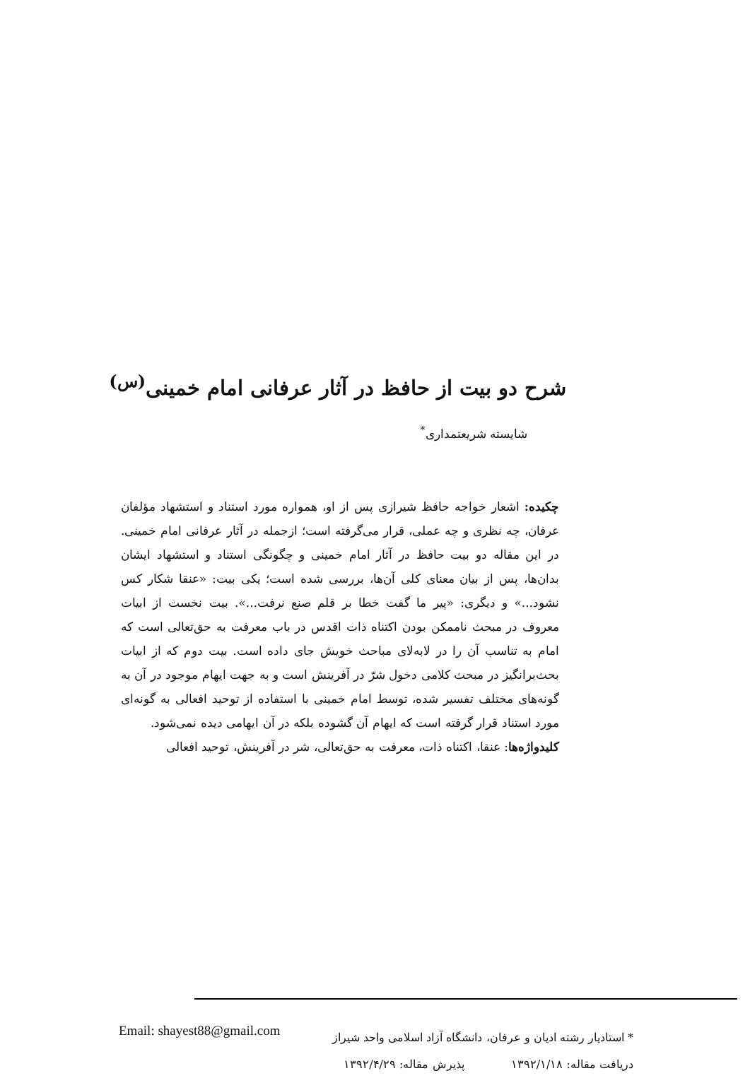شرح دو بیت از حافظ در آثار عرفانی امام خمینی<sup>(س)</sup>
شایسته شریعتمداری<sup>*</sup>
چکیده: اشعار خواجه حافظ شیرازی پس از او، همواره مورد استناد و استشهاد مؤلفان عرفان، چه نظری و چه عملی، قرار می‌گرفته است؛ ازجمله در آثار عرفانی امام خمینی. در این مقاله دو بیت حافظ در آثار امام خمینی و چگونگی استناد و استشهاد ایشان بدان‌ها، پس از بیان معنای کلی آن‌ها، بررسی شده است؛ یکی بیت: «عنقا شکار کس نشود...» و دیگری: «پیر ما گفت خطا بر قلم صنع نرفت...». بیت نخست از ابیات معروف در مبحث ناممکن بودن اکتناه ذات اقدس در باب معرفت به حق‌تعالی است که امام به تناسب آن را در لابه‌لای مباحث خویش جای داده است. بیت دوم که از ابیات بحث‌برانگیز در مبحث کلامی دخول شرّ در آفرینش است و به جهت ایهام موجود در آن به گونه‌های مختلف تفسیر شده، توسط امام خمینی با استفاده از توحید افعالی به گونه‌ای مورد استناد قرار گرفته است که ایهام آن گشوده بلکه در آن ایهامی دیده نمی‌شود.
کلیدواژه‌ها: عنقا، اکتناه ذات، معرفت به حق‌تعالی، شر در آفرینش، توحید افعالی
* استادیار رشته ادیان و عرفان، دانشگاه آزاد اسلامی واحد شیراز
دریافت مقاله: ۱۳۹۲/۱/۱۸ پذیرش مقاله: ۱۳۹۲/۴/۲۹
Email: shayest88@gmail.com